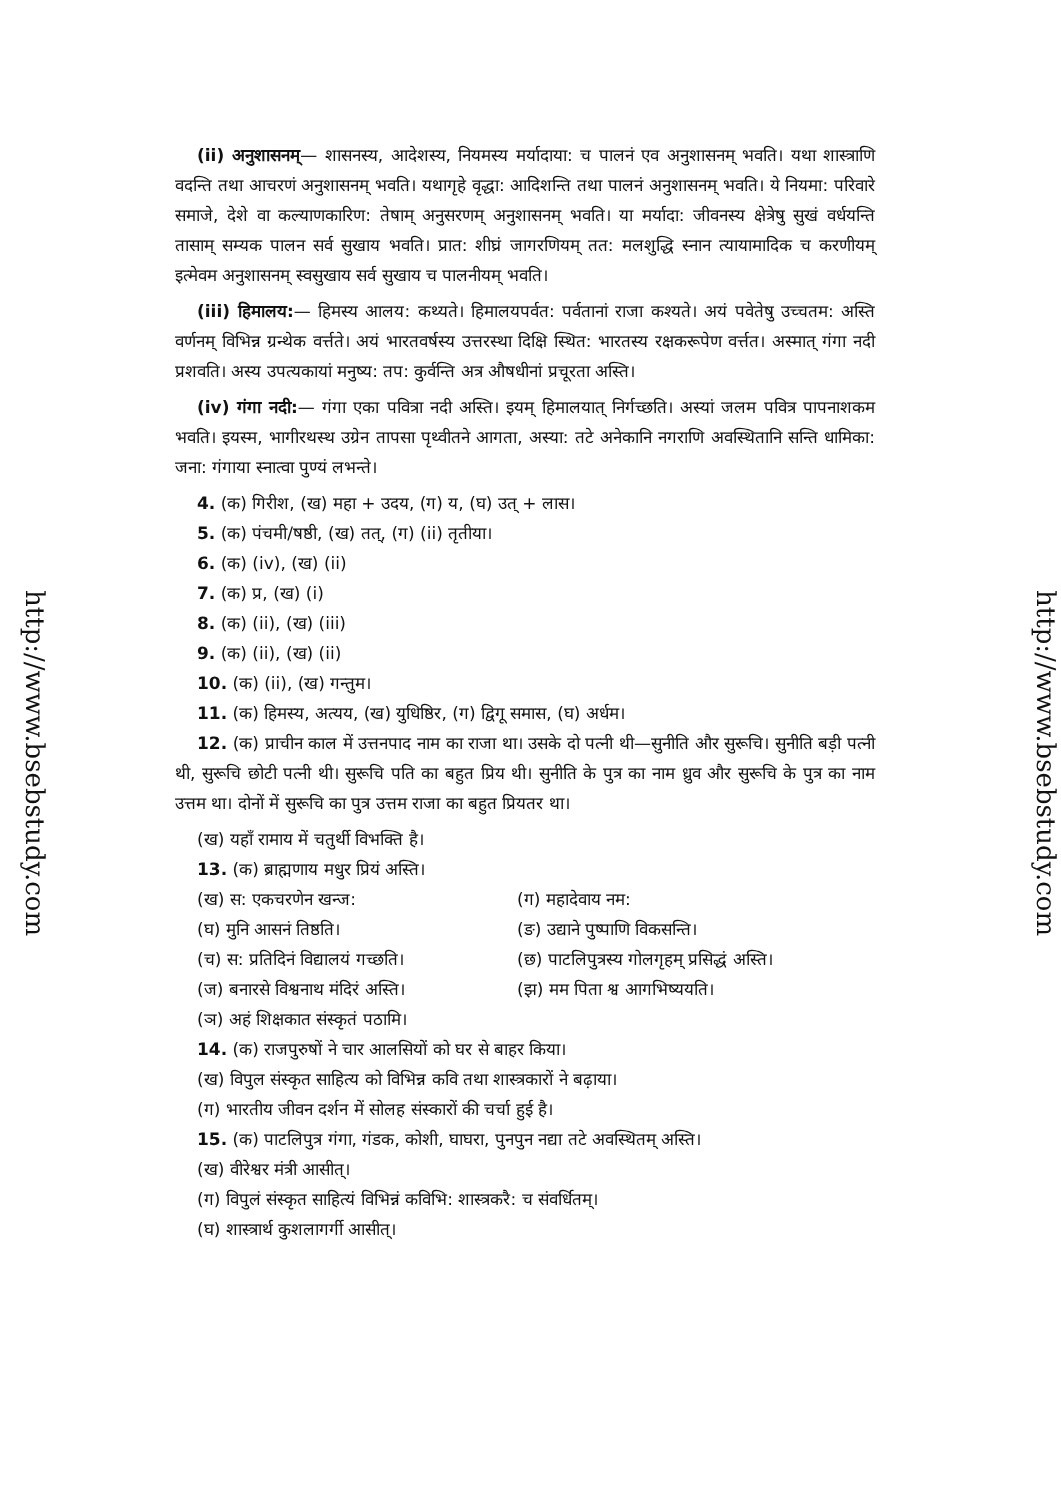http://www.bsebstudy.com
(ii) अनुशासनम्— शासनस्य, आदेशस्य, नियमस्य मर्यादाया: च पालनं एव अनुशासनम् भवति। यथा शास्त्राणि वदन्ति तथा आचरणं अनुशासनम् भवति। यथागृहे वृद्धा: आदिशन्ति तथा पालनं अनुशासनम् भवति। ये नियमा: परिवारे समाजे, देशे वा कल्याणकारिण: तेषाम् अनुसरणम् अनुशासनम् भवति। या मर्यादा: जीवनस्य क्षेत्रेषु सुखं वर्धयन्ति तासाम् सम्यक पालन सर्व सुखाय भवति। प्रात: शीघ्रं जागरणियम् तत: मलशुद्धि स्नान त्यायामादिक च करणीयम् इत्मेवम अनुशासनम् स्वसुखाय सर्व सुखाय च पालनीयम् भवति।
(iii) हिमालय:— हिमस्य आलय: कथ्यते। हिमालयपर्वत: पर्वतानां राजा कश्यते। अयं पवेतेषु उच्चतम: अस्ति वर्णनम् विभिन्न ग्रन्थेक वर्त्तते। अयं भारतवर्षस्य उत्तरस्था दिक्षि स्थित: भारतस्य रक्षकरूपेण वर्त्तत। अस्मात् गंगा नदी प्रशवति। अस्य उपत्यकायां मनुष्य: तप: कुर्वन्ति अत्र औषधीनां प्रचूरता अस्ति।
(iv) गंगा नदी:— गंगा एका पवित्रा नदी अस्ति। इयम् हिमालयात् निर्गच्छति। अस्यां जलम पवित्र पापनाशकम भवति। इयस्म, भागीरथस्थ उग्रेन तापसा पृथ्वीतने आगता, अस्या: तटे अनेकानि नगराणि अवस्थितानि सन्ति धामिका: जना: गंगाया स्नात्वा पुण्यं लभन्ते।
4. (क) गिरीश, (ख) महा + उदय, (ग) य, (घ) उत् + लास।
5. (क) पंचमी/षष्ठी, (ख) तत्, (ग) (ii) तृतीया।
6. (क) (iv), (ख) (ii)
7. (क) प्र, (ख) (i)
8. (क) (ii), (ख) (iii)
9. (क) (ii), (ख) (ii)
10. (क) (ii), (ख) गन्तुम।
11. (क) हिमस्य, अत्यय, (ख) युधिष्ठिर, (ग) द्विगू समास, (घ) अर्धम।
12. (क) प्राचीन काल में उत्तनपाद नाम का राजा था। उसके दो पत्नी थी—सुनीति और सुरूचि। सुनीति बड़ी पत्नी थी, सुरूचि छोटी पत्नी थी। सुरूचि पति का बहुत प्रिय थी। सुनीति के पुत्र का नाम ध्रुव और सुरूचि के पुत्र का नाम उत्तम था। दोनों में सुरूचि का पुत्र उत्तम राजा का बहुत प्रियतर था।
(ख) यहाँ रामाय में चतुर्थी विभक्ति है।
13. (क) ब्राह्मणाय मधुर प्रियं अस्ति।
(ख) स: एकचरणेन खन्ज:
(ग) महादेवाय नम:
(घ) मुनि आसनं तिष्ठति।
(ङ) उद्याने पुष्पाणि विकसन्ति।
(च) स: प्रतिदिनं विद्यालयं गच्छति।
(छ) पाटलिपुत्रस्य गोलगृहम् प्रसिद्धं अस्ति।
(ज) बनारसे विश्वनाथ मंदिरं अस्ति।
(झ) मम पिता श्व आगभिष्ययति।
(ञ) अहं शिक्षकात संस्कृतं पठामि।
14. (क) राजपुरुषों ने चार आलसियों को घर से बाहर किया।
(ख) विपुल संस्कृत साहित्य को विभिन्न कवि तथा शास्त्रकारों ने बढ़ाया।
(ग) भारतीय जीवन दर्शन में सोलह संस्कारों की चर्चा हुई है।
15. (क) पाटलिपुत्र गंगा, गंडक, कोशी, घाघरा, पुनपुन नद्या तटे अवस्थितम् अस्ति।
(ख) वीरेश्वर मंत्री आसीत्।
(ग) विपुलं संस्कृत साहित्यं विभिन्नं कविभि: शास्त्रकरै: च संवर्धितम्।
(घ) शास्त्रार्थ कुशलागर्गी आसीत्।
http://www.bsebstudy.com